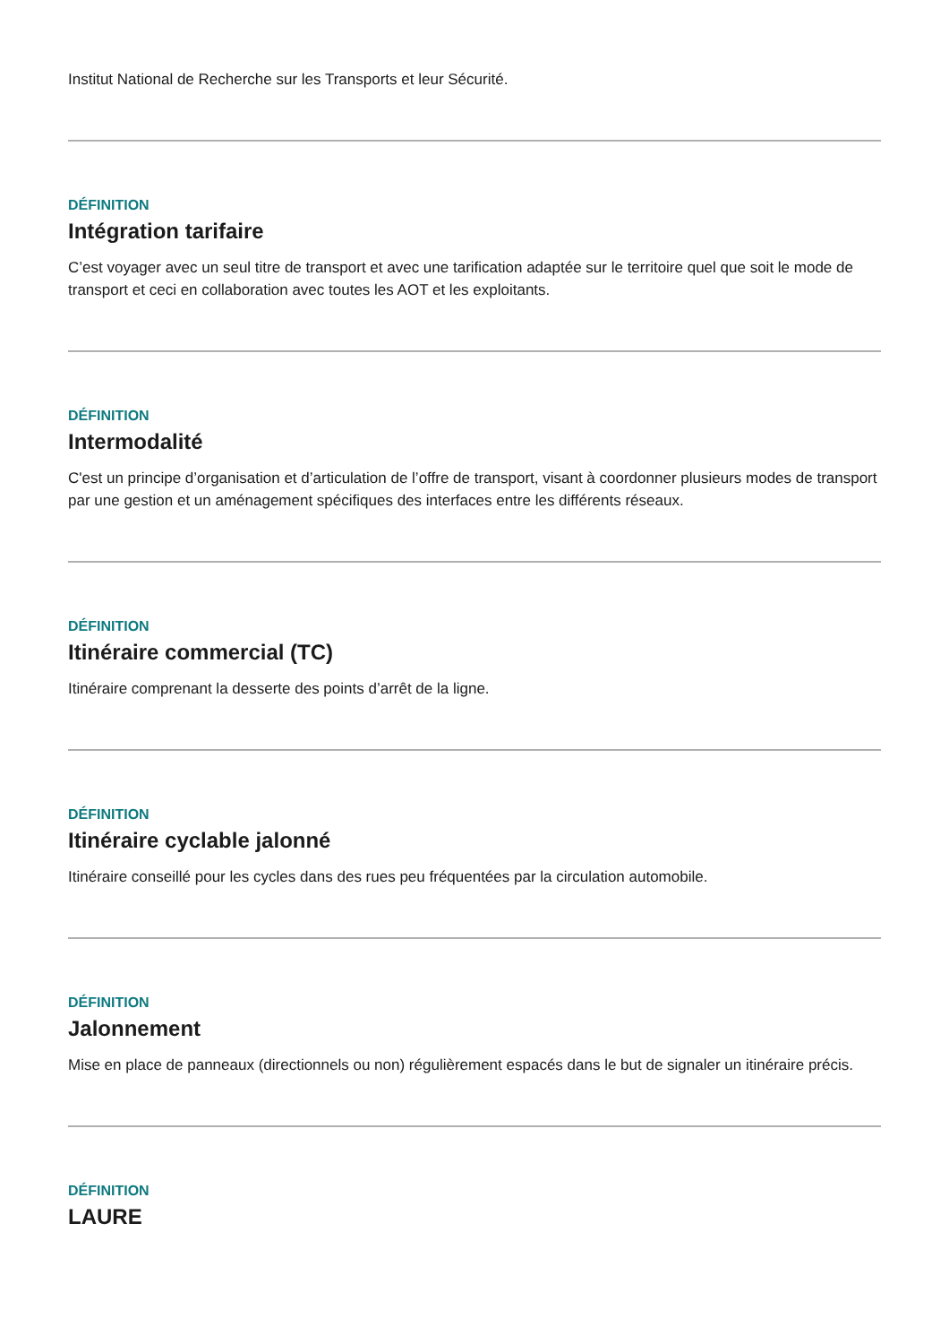Institut National de Recherche sur les Transports et leur Sécurité.
DÉFINITION
Intégration tarifaire
C’est voyager avec un seul titre de transport et avec une tarification adaptée sur le territoire quel que soit le mode de transport et ceci en collaboration avec toutes les AOT et les exploitants.
DÉFINITION
Intermodalité
C'est un principe d’organisation et d’articulation de l’offre de transport, visant à coordonner plusieurs modes de transport par une gestion et un aménagement spécifiques des interfaces entre les différents réseaux.
DÉFINITION
Itinéraire commercial (TC)
Itinéraire comprenant la desserte des points d’arrêt de la ligne.
DÉFINITION
Itinéraire cyclable jalonné
Itinéraire conseillé pour les cycles dans des rues peu fréquentées par la circulation automobile.
DÉFINITION
Jalonnement
Mise en place de panneaux (directionnels ou non) régulièrement espacés dans le but de signaler un itinéraire précis.
DÉFINITION
LAURE